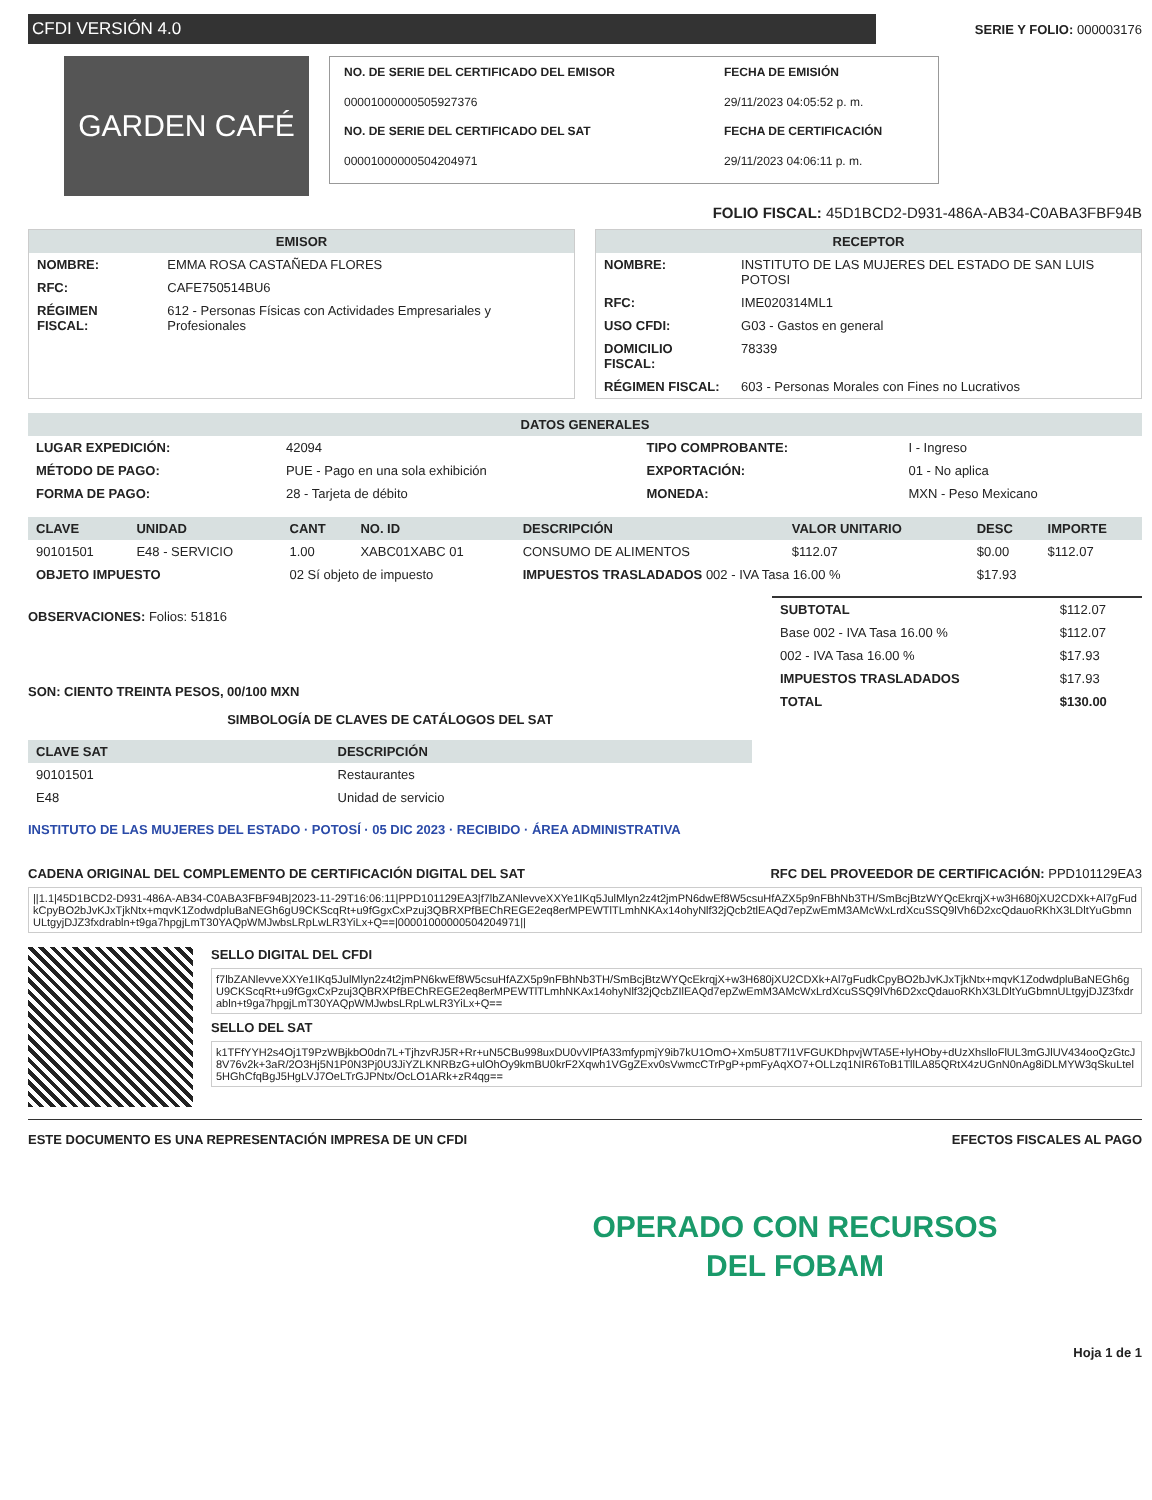CFDI VERSIÓN 4.0
SERIE Y FOLIO: 000003176
GARDEN CAFÉ
NO. DE SERIE DEL CERTIFICADO DEL EMISOR FECHA DE EMISIÓN 00001000000505927376 29/11/2023 04:05:52 p. m. NO. DE SERIE DEL CERTIFICADO DEL SAT FECHA DE CERTIFICACIÓN 00001000000504204971 29/11/2023 04:06:11 p. m.
FOLIO FISCAL: 45D1BCD2-D931-486A-AB34-C0ABA3FBF94B
EMISOR
| NOMBRE: | EMMA ROSA CASTAÑEDA FLORES |
| RFC: | CAFE750514BU6 |
| RÉGIMEN FISCAL: | 612 - Personas Físicas con Actividades Empresariales y Profesionales |
RECEPTOR
| NOMBRE: | INSTITUTO DE LAS MUJERES DEL ESTADO DE SAN LUIS POTOSI |
| RFC: | IME020314ML1 |
| USO CFDI: | G03 - Gastos en general |
| DOMICILIO FISCAL: | 78339 |
| RÉGIMEN FISCAL: | 603 - Personas Morales con Fines no Lucrativos |
DATOS GENERALES
| LUGAR EXPEDICIÓN: | 42094 | TIPO COMPROBANTE: | I - Ingreso |
| MÉTODO DE PAGO: | PUE - Pago en una sola exhibición | EXPORTACIÓN: | 01 - No aplica |
| FORMA DE PAGO: | 28 - Tarjeta de débito | MONEDA: | MXN - Peso Mexicano |
| CLAVE | UNIDAD | CANT | NO. ID | DESCRIPCIÓN | VALOR UNITARIO | DESC | IMPORTE |
| --- | --- | --- | --- | --- | --- | --- | --- |
| 90101501 | E48 - SERVICIO | 1.00 | XABC01XABC 01 | CONSUMO DE ALIMENTOS | $112.07 | $0.00 | $112.07 |
| OBJETO IMPUESTO | | 02 Sí objeto de impuesto | | IMPUESTOS TRASLADADOS 002 - IVA Tasa 16.00 % | | $17.93 | |
OBSERVACIONES: Folios: 51816
SON: CIENTO TREINTA PESOS, 00/100 MXN
SIMBOLOGÍA DE CLAVES DE CATÁLOGOS DEL SAT
| CLAVE SAT | DESCRIPCIÓN |
| --- | --- |
| 90101501 | Restaurantes |
| E48 | Unidad de servicio |
INSTITUTO DE LAS MUJERES DEL ESTADO · POTOSÍ · 05 DIC 2023 · RECIBIDO · ÁREA ADMINISTRATIVA
| SUBTOTAL | $112.07 |
| Base 002 - IVA Tasa 16.00 % | $112.07 |
| 002 - IVA Tasa 16.00 % | $17.93 |
| IMPUESTOS TRASLADADOS | $17.93 |
| TOTAL | $130.00 |
CADENA ORIGINAL DEL COMPLEMENTO DE CERTIFICACIÓN DIGITAL DEL SAT RFC DEL PROVEEDOR DE CERTIFICACIÓN: PPD101129EA3
||1.1|45D1BCD2-D931-486A-AB34-C0ABA3FBF94B|2023-11-29T16:06:11|PPD101129EA3|f7lbZANlevveXXYe1IKq5JulMlyn2z4t2jmPN6dwEf8W5csuHfAZX5p9nFBhNb3TH/SmBcjBtzWYQcEkrqjX+w3H680jXU2CDXk+Al7gFudkCpyBO2bJvKJxTjkNtx+mqvK1ZodwdpluBaNEGh6gU9CKScqRt+u9fGgxCxPzuj3QBRXPfBEChREGE2eq8erMPEWTlTLmhNKAx14ohyNlf32jQcb2tlEAQd7epZwEmM3AMcWxLrdXcuSSQ9lVh6D2xcQdauoRKhX3LDltYuGbmnULtgyjDJZ3fxdrabln+t9ga7hpgjLmT30YAQpWMJwbsLRpLwLR3YiLx+Q==|00001000000504204971||
SELLO DIGITAL DEL CFDI
f7lbZANlevveXXYe1IKq5JulMlyn2z4t2jmPN6kwEf8W5csuHfAZX5p9nFBhNb3TH/SmBcjBtzWYQcEkrqjX+w3H680jXU2CDXk+Al7gFudkCpyBO2bJvKJxTjkNtx+mqvK1ZodwdpluBaNEGh6gU9CKScqRt+u9fGgxCxPzuj3QBRXPfBEChREGE2eq8erMPEWTlTLmhNKAx14ohyNlf32jQcbZIlEAQd7epZwEmM3AMcWxLrdXcuSSQ9lVh6D2xcQdauoRKhX3LDltYuGbmnULtgyjDJZ3fxdrabln+t9ga7hpgjLmT30YAQpWMJwbsLRpLwLR3YiLx+Q==
SELLO DEL SAT
k1TFfYYH2s4Oj1T9PzWBjkbO0dn7L+TjhzvRJ5R+Rr+uN5CBu998uxDU0vVlPfA33mfypmjY9ib7kU1OmO+Xm5U8T7I1VFGUKDhpvjWTA5E+lyHOby+dUzXhslloFlUL3mGJlUV434ooQzGtcJ8V76v2k+3aR/2O3Hj5N1P0N3Pj0U3JiYZLKNRBzG+ulOhOy9kmBU0krF2Xqwh1VGgZExv0sVwmcCTrPgP+pmFyAqXO7+OLLzq1NIR6ToB1TllLA85QRtX4zUGnN0nAg8iDLMYW3qSkuLtel5HGhCfqBgJ5HgLVJ7OeLTrGJPNtx/OcLO1ARk+zR4qg==
ESTE DOCUMENTO ES UNA REPRESENTACIÓN IMPRESA DE UN CFDI EFECTOS FISCALES AL PAGO
OPERADO CON RECURSOS
DEL FOBAM
Hoja 1 de 1